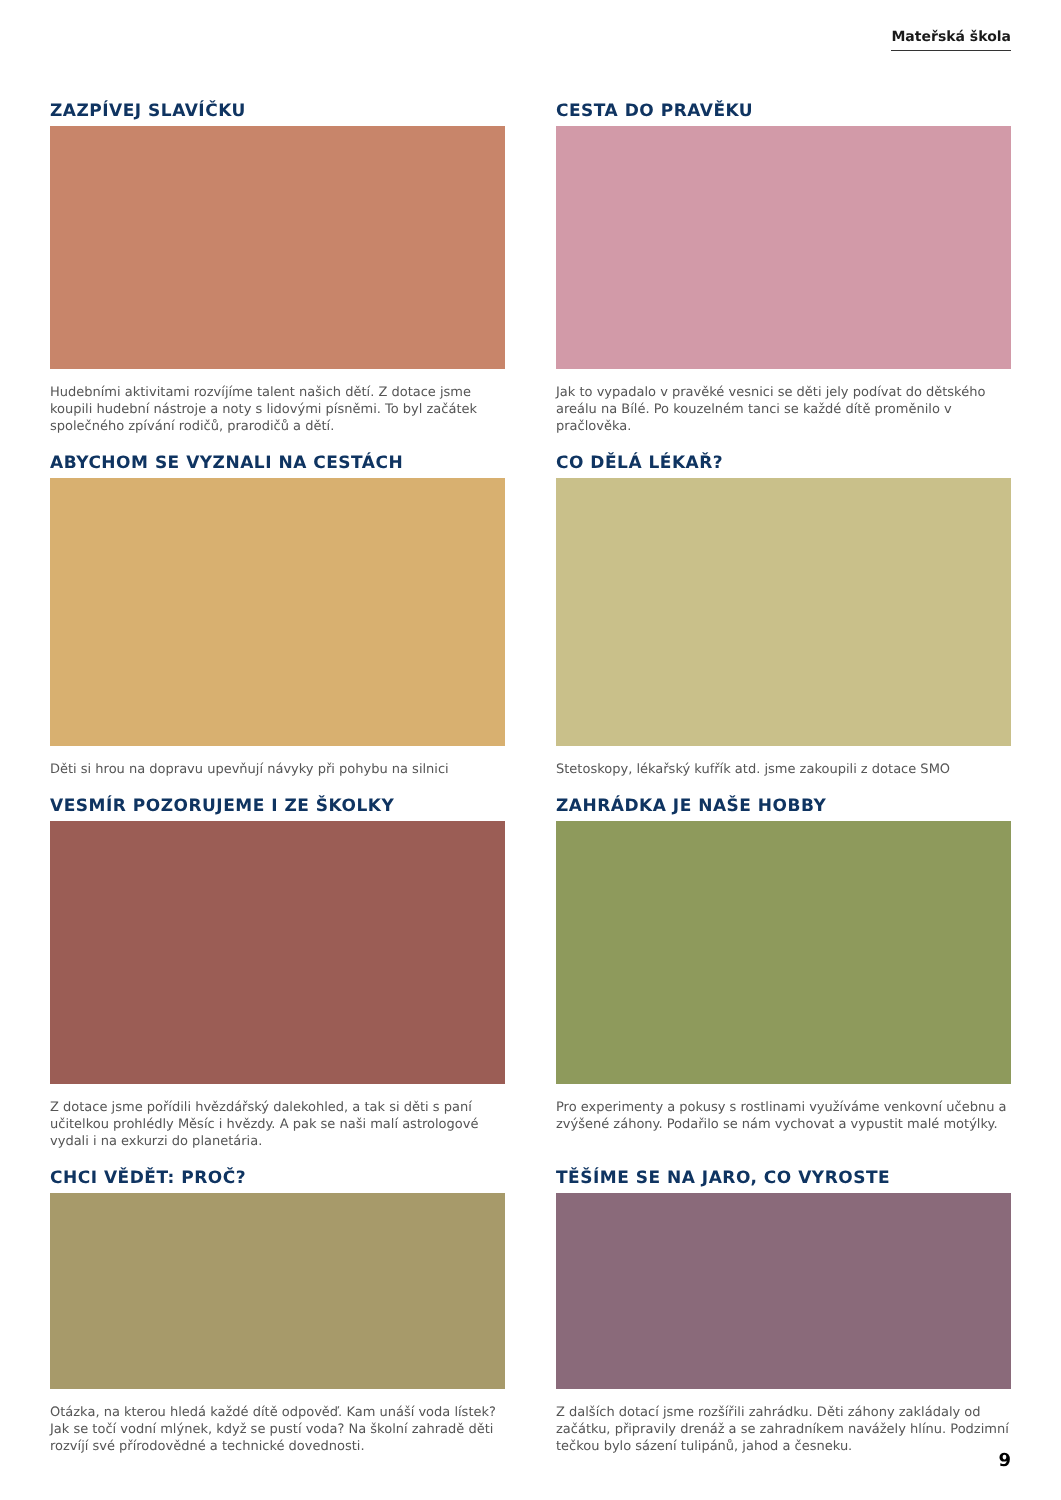Mateřská škola
ZAZPÍVEJ SLAVÍČKU
Hudebními aktivitami rozvíjíme talent našich dětí. Z dotace jsme koupili hudební nástroje a noty s lidovými písněmi. To byl začátek společného zpívání rodičů, prarodičů a dětí.
CESTA DO PRAVĚKU
Jak to vypadalo v pravěké vesnici se děti jely podívat do dětského areálu na Bílé. Po kouzelném tanci se každé dítě proměnilo v pračlověka.
ABYCHOM SE VYZNALI NA CESTÁCH
Děti si hrou na dopravu upevňují návyky při pohybu na silnici
CO DĚLÁ LÉKAŘ?
Stetoskopy, lékařský kufřík atd. jsme zakoupili z dotace SMO
VESMÍR POZORUJEME I ZE ŠKOLKY
Z dotace jsme pořídili hvězdářský dalekohled, a tak si děti s paní učitelkou prohlédly Měsíc i hvězdy. A pak se naši malí astrologové vydali i na exkurzi do planetária.
ZAHRÁDKA JE NAŠE HOBBY
Pro experimenty a pokusy s rostlinami využíváme venkovní učebnu a zvýšené záhony. Podařilo se nám vychovat a vypustit malé motýlky.
CHCI VĚDĚT: PROČ?
Otázka, na kterou hledá každé dítě odpověď. Kam unáší voda lístek? Jak se točí vodní mlýnek, když se pustí voda? Na školní zahradě děti rozvíjí své přírodovědné a technické dovednosti.
TĚŠÍME SE NA JARO, CO VYROSTE
Z dalších dotací jsme rozšířili zahrádku. Děti záhony zakládaly od začátku, připravily drenáž a se zahradníkem navážely hlínu. Podzimní tečkou bylo sázení tulipánů, jahod a česneku.
9